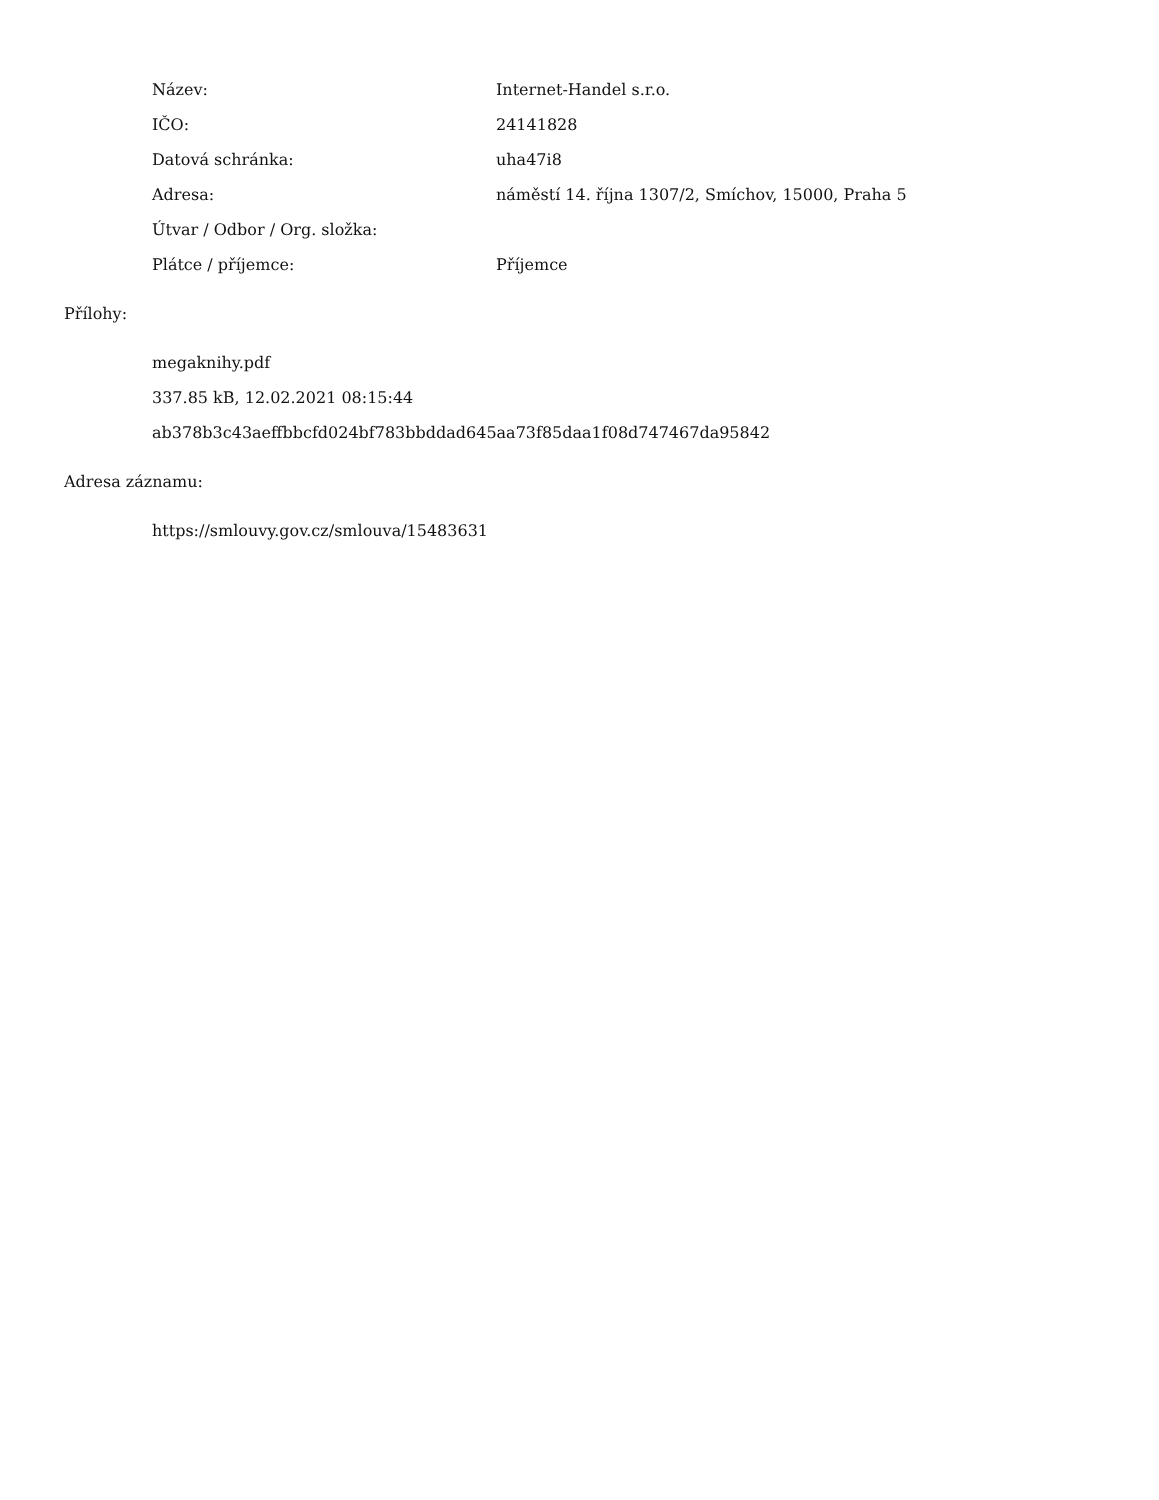| Název: | Internet-Handel s.r.o. |
| IČO: | 24141828 |
| Datová schránka: | uha47i8 |
| Adresa: | náměstí 14. října 1307/2, Smíchov, 15000, Praha 5 |
| Útvar / Odbor / Org. složka: | |
| Plátce / příjemce: | Příjemce |
Přílohy:
megaknihy.pdf
337.85 kB, 12.02.2021 08:15:44
ab378b3c43aeffbbcfd024bf783bbddad645aa73f85daa1f08d747467da95842
Adresa záznamu:
https://smlouvy.gov.cz/smlouva/15483631